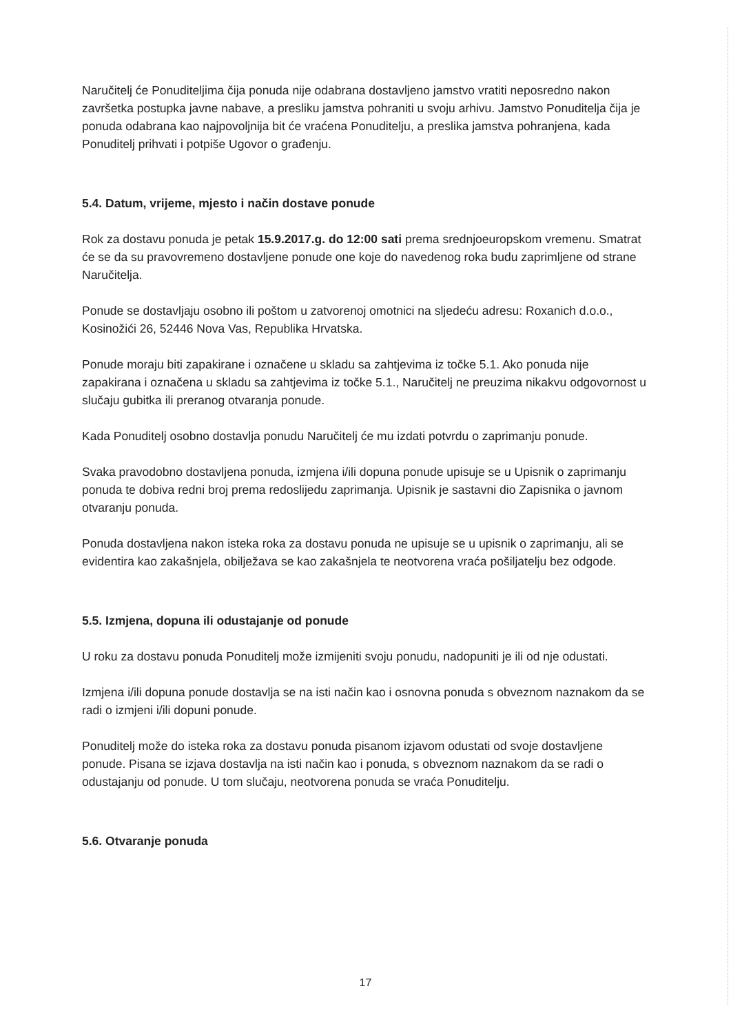Naručitelj će Ponuditeljima čija ponuda nije odabrana dostavljeno jamstvo vratiti neposredno nakon završetka postupka javne nabave, a presliku jamstva pohraniti u svoju arhivu. Jamstvo Ponuditelja čija je ponuda odabrana kao najpovoljnija bit će vraćena Ponuditelju, a preslika jamstva pohranjena, kada Ponuditelj prihvati i potpiše Ugovor o građenju.
5.4. Datum, vrijeme, mjesto i način dostave ponude
Rok za dostavu ponuda je petak 15.9.2017.g. do 12:00 sati prema srednjoeuropskom vremenu. Smatrat će se da su pravovremeno dostavljene ponude one koje do navedenog roka budu zaprimljene od strane Naručitelja.
Ponude se dostavljaju osobno ili poštom u zatvorenoj omotnici na sljedeću adresu: Roxanich d.o.o., Kosinožići 26, 52446 Nova Vas, Republika Hrvatska.
Ponude moraju biti zapakirane i označene u skladu sa zahtjevima iz točke 5.1. Ako ponuda nije zapakirana i označena u skladu sa zahtjevima iz točke 5.1., Naručitelj ne preuzima nikakvu odgovornost u slučaju gubitka ili preranog otvaranja ponude.
Kada Ponuditelj osobno dostavlja ponudu Naručitelj će mu izdati potvrdu o zaprimanju ponude.
Svaka pravodobno dostavljena ponuda, izmjena i/ili dopuna ponude upisuje se u Upisnik o zaprimanju ponuda te dobiva redni broj prema redoslijedu zaprimanja. Upisnik je sastavni dio Zapisnika o javnom otvaranju ponuda.
Ponuda dostavljena nakon isteka roka za dostavu ponuda ne upisuje se u upisnik o zaprimanju, ali se evidentira kao zakašnjela, obilježava se kao zakašnjela te neotvorena vraća pošiljatelju bez odgode.
5.5. Izmjena, dopuna ili odustajanje od ponude
U roku za dostavu ponuda Ponuditelj može izmijeniti svoju ponudu, nadopuniti je ili od nje odustati.
Izmjena i/ili dopuna ponude dostavlja se na isti način kao i osnovna ponuda s obveznom naznakom da se radi o izmjeni i/ili dopuni ponude.
Ponuditelj može do isteka roka za dostavu ponuda pisanom izjavom odustati od svoje dostavljene ponude. Pisana se izjava dostavlja na isti način kao i ponuda, s obveznom naznakom da se radi o odustajanju od ponude. U tom slučaju, neotvorena ponuda se vraća Ponuditelju.
5.6. Otvaranje ponuda
17